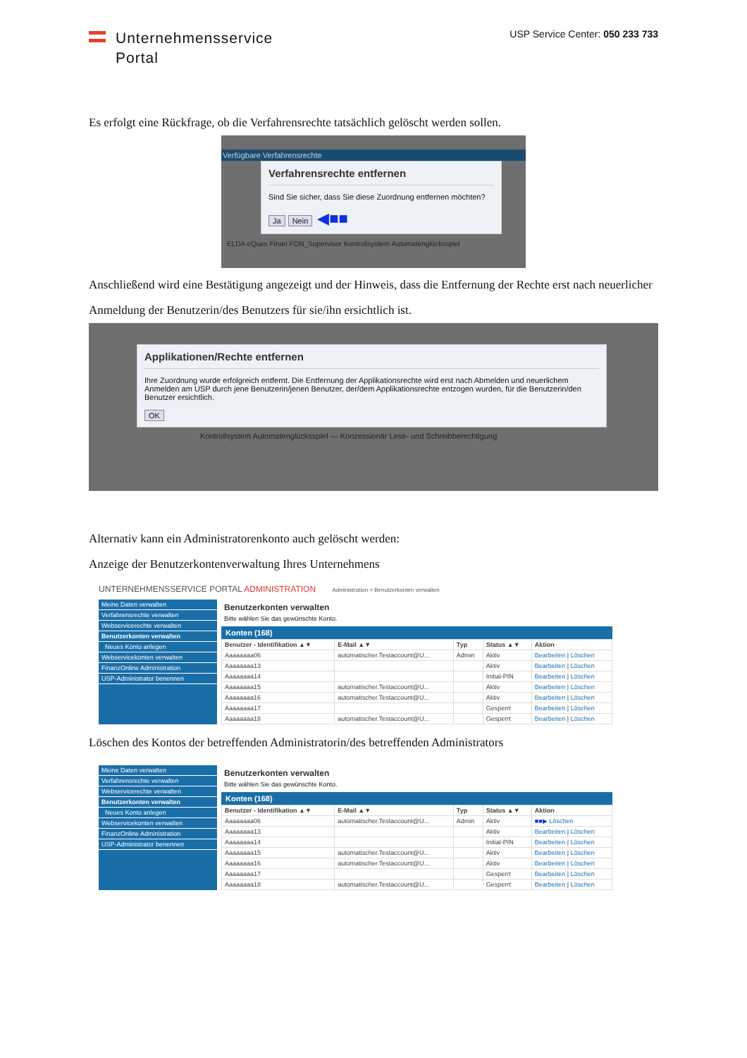Unternehmensservice
Portal
USP Service Center: 050 233 733
Es erfolgt eine Rückfrage, ob die Verfahrensrechte tatsächlich gelöscht werden sollen.
Verfügbare Verfahrensrechte
Verfahrensrechte entfernen
Sind Sie sicher, dass Sie diese Zuordnung entfernen möchten?
Ja Nein ◀■■
ELDA eQues Finan FON_Supervisor Kontrollsystem Automatenglücksspiel
Anschließend wird eine Bestätigung angezeigt und der Hinweis, dass die Entfernung der Rechte erst nach neuerlicher Anmeldung der Benutzerin/des Benutzers für sie/ihn ersichtlich ist.
Applikationen/Rechte entfernen
Ihre Zuordnung wurde erfolgreich entfernt. Die Entfernung der Applikationsrechte wird erst nach Abmelden und neuerlichem Anmelden am USP durch jene Benutzerin/jenen Benutzer, der/dem Applikationsrechte entzogen wurden, für die Benutzerin/den Benutzer ersichtlich.
OK
Kontrollsystem Automatenglücksspiel — Konzessionär Lese- und Schreibberechtigung
Alternativ kann ein Administratorenkonto auch gelöscht werden:
Anzeige der Benutzerkontenverwaltung Ihres Unternehmens
UNTERNEHMENSSERVICE PORTAL ADMINISTRATION Administration > Benutzerkonten verwalten
Meine Daten verwalten
Verfahrensrechte verwalten
Webservicerechte verwalten
Benutzerkonten verwalten
Neues Konto anlegen
Webservicekonten verwalten
FinanzOnline Administration
USP-Administrator benennen
Benutzerkonten verwalten
Bitte wählen Sie das gewünschte Konto.
Konten (168)
| Benutzer - Identifikation ▲▼ | E-Mail ▲▼ | Typ | Status ▲▼ | Aktion |
| --- | --- | --- | --- | --- |
| Aaaaaaaa06 | automatischer.Testaccount@U... | Admin | Aktiv | Bearbeiten / Löschen |
| Aaaaaaaa13 | | | Aktiv | Bearbeiten / Löschen |
| Aaaaaaaa14 | | | Initial-PIN | Bearbeiten / Löschen |
| Aaaaaaaa15 | automatischer.Testaccount@U... | | Aktiv | Bearbeiten / Löschen |
| Aaaaaaaa16 | automatischer.Testaccount@U... | | Aktiv | Bearbeiten / Löschen |
| Aaaaaaaa17 | | | Gesperrt | Bearbeiten / Löschen |
| Aaaaaaaa18 | automatischer.Testaccount@U... | | Gesperrt | Bearbeiten / Löschen |
Löschen des Kontos der betreffenden Administratorin/des betreffenden Administrators
Meine Daten verwalten
Verfahrensrechte verwalten
Webservicerechte verwalten
Benutzerkonten verwalten
Neues Konto anlegen
Webservicekonten verwalten
FinanzOnline Administration
USP-Administrator benennen
Benutzerkonten verwalten
Bitte wählen Sie das gewünschte Konto.
Konten (168)
| Benutzer - Identifikation ▲▼ | E-Mail ▲▼ | Typ | Status ▲▼ | Aktion |
| --- | --- | --- | --- | --- |
| Aaaaaaaa06 | automatischer.Testaccount@U... | Admin | Aktiv | ■■▶ Löschen |
| Aaaaaaaa13 | | | Aktiv | Bearbeiten / Löschen |
| Aaaaaaaa14 | | | Initial-PIN | Bearbeiten / Löschen |
| Aaaaaaaa15 | automatischer.Testaccount@U... | | Aktiv | Bearbeiten / Löschen |
| Aaaaaaaa16 | automatischer.Testaccount@U... | | Aktiv | Bearbeiten / Löschen |
| Aaaaaaaa17 | | | Gesperrt | Bearbeiten / Löschen |
| Aaaaaaaa18 | automatischer.Testaccount@U... | | Gesperrt | Bearbeiten / Löschen |